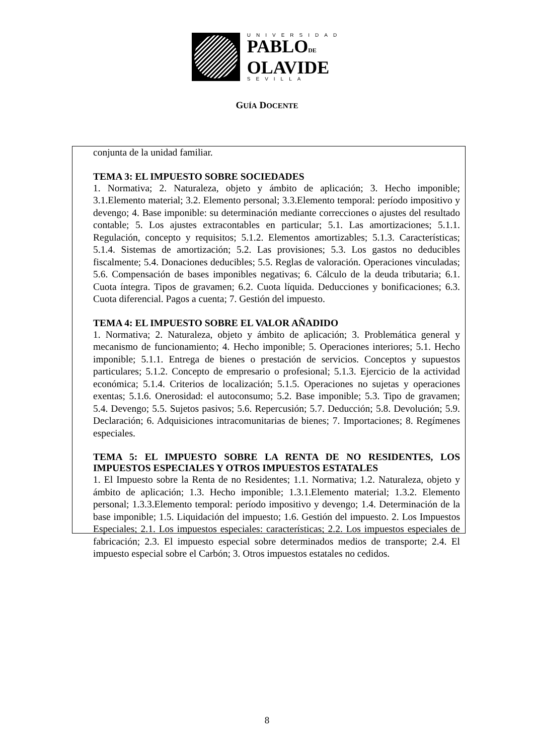UNIVERSIDAD
PABLODE
OLAVIDE
SEVILLA
GUÍA DOCENTE
conjunta de la unidad familiar.
TEMA 3: EL IMPUESTO SOBRE SOCIEDADES
1. Normativa; 2. Naturaleza, objeto y ámbito de aplicación; 3. Hecho imponible; 3.1.Elemento material; 3.2. Elemento personal; 3.3.Elemento temporal: período impositivo y devengo; 4. Base imponible: su determinación mediante correcciones o ajustes del resultado contable; 5. Los ajustes extracontables en particular; 5.1. Las amortizaciones; 5.1.1. Regulación, concepto y requisitos; 5.1.2. Elementos amortizables; 5.1.3. Características; 5.1.4. Sistemas de amortización; 5.2. Las provisiones; 5.3. Los gastos no deducibles fiscalmente; 5.4. Donaciones deducibles; 5.5. Reglas de valoración. Operaciones vinculadas; 5.6. Compensación de bases imponibles negativas; 6. Cálculo de la deuda tributaria; 6.1. Cuota íntegra. Tipos de gravamen; 6.2. Cuota líquida. Deducciones y bonificaciones; 6.3. Cuota diferencial. Pagos a cuenta; 7. Gestión del impuesto.
TEMA 4: EL IMPUESTO SOBRE EL VALOR AÑADIDO
1. Normativa; 2. Naturaleza, objeto y ámbito de aplicación; 3. Problemática general y mecanismo de funcionamiento; 4. Hecho imponible; 5. Operaciones interiores; 5.1. Hecho imponible; 5.1.1. Entrega de bienes o prestación de servicios. Conceptos y supuestos particulares; 5.1.2. Concepto de empresario o profesional; 5.1.3. Ejercicio de la actividad económica; 5.1.4. Criterios de localización; 5.1.5. Operaciones no sujetas y operaciones exentas; 5.1.6. Onerosidad: el autoconsumo; 5.2. Base imponible; 5.3. Tipo de gravamen; 5.4. Devengo; 5.5. Sujetos pasivos; 5.6. Repercusión; 5.7. Deducción; 5.8. Devolución; 5.9. Declaración; 6. Adquisiciones intracomunitarias de bienes; 7. Importaciones; 8. Regímenes especiales.
TEMA 5: EL IMPUESTO SOBRE LA RENTA DE NO RESIDENTES, LOS IMPUESTOS ESPECIALES Y OTROS IMPUESTOS ESTATALES
1. El Impuesto sobre la Renta de no Residentes; 1.1. Normativa; 1.2. Naturaleza, objeto y ámbito de aplicación; 1.3. Hecho imponible; 1.3.1.Elemento material; 1.3.2. Elemento personal; 1.3.3.Elemento temporal: período impositivo y devengo; 1.4. Determinación de la base imponible; 1.5. Liquidación del impuesto; 1.6. Gestión del impuesto. 2. Los Impuestos Especiales; 2.1. Los impuestos especiales: características; 2.2. Los impuestos especiales de fabricación; 2.3. El impuesto especial sobre determinados medios de transporte; 2.4. El impuesto especial sobre el Carbón; 3. Otros impuestos estatales no cedidos.
8